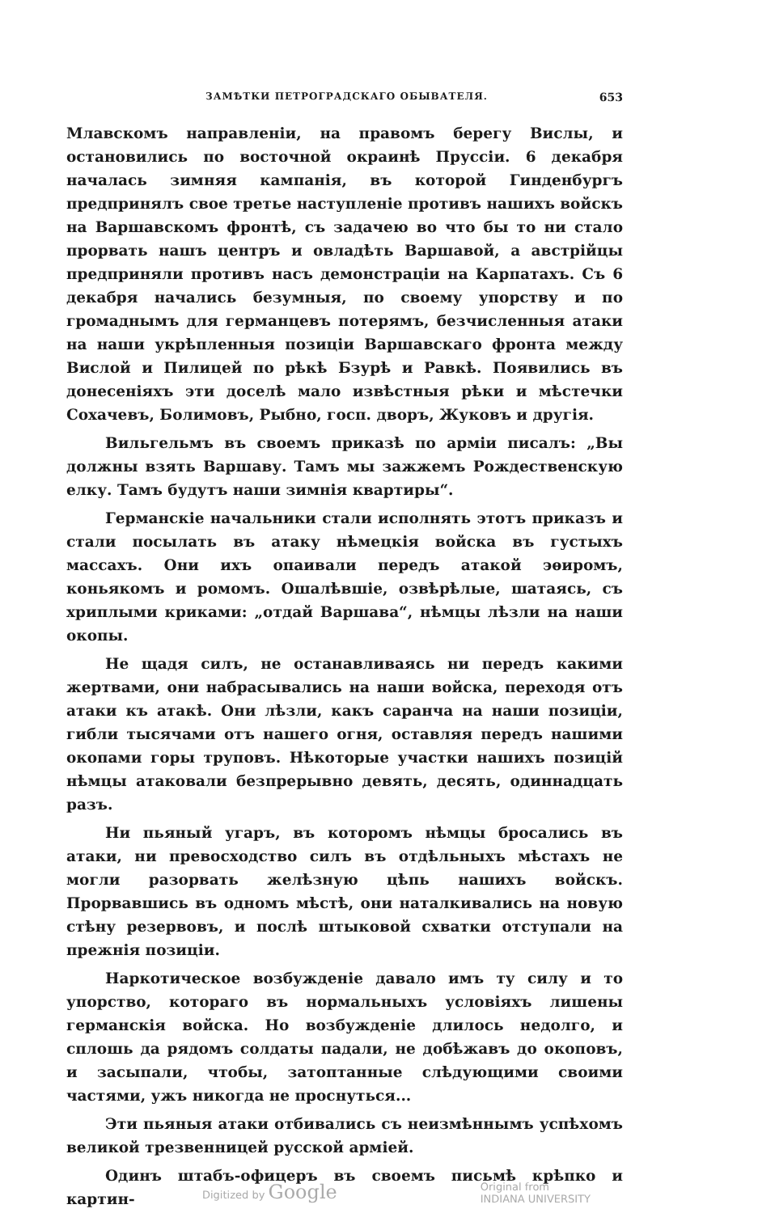ЗАМѢТКИ ПЕТРОГРАДСКАГО ОБЫВАТЕЛЯ. 653
Млавскомъ направленіи, на правомъ берегу Вислы, и остановились по восточной окраинѣ Пруссіи. 6 декабря началась зимняя кампанія, въ которой Гинденбургъ предпринялъ свое третье наступленіе противъ нашихъ войскъ на Варшавскомъ фронтѣ, съ задачею во что бы то ни стало прорвать нашъ центръ и овладѣть Варшавой, а австрійцы предприняли противъ насъ демонстраціи на Карпатахъ. Съ 6 декабря начались безумныя, по своему упорству и по громаднымъ для германцевъ потерямъ, безчисленныя атаки на наши укрѣпленныя позиціи Варшавскаго фронта между Вислой и Пилицей по рѣкѣ Бзурѣ и Равкѣ. Появились въ донесеніяхъ эти доселѣ мало извѣстныя рѣки и мѣстечки Сохачевъ, Болимовъ, Рыбно, госп. дворъ, Жуковъ и другія.
Вильгельмъ въ своемъ приказѣ по арміи писалъ: „Вы должны взять Варшаву. Тамъ мы зажжемъ Рождественскую елку. Тамъ будутъ наши зимнія квартиры“.
Германскіе начальники стали исполнять этотъ приказъ и стали посылать въ атаку нѣмецкія войска въ густыхъ массахъ. Они ихъ опаивали передъ атакой эѳиромъ, коньякомъ и ромомъ. Ошалѣвшіе, озвѣрѣлые, шатаясь, съ хриплыми криками: „отдай Варшава“, нѣмцы лѣзли на наши окопы.
Не щадя силъ, не останавливаясь ни передъ какими жертвами, они набрасывались на наши войска, переходя отъ атаки къ атакѣ. Они лѣзли, какъ саранча на наши позиціи, гибли тысячами отъ нашего огня, оставляя передъ нашими окопами горы труповъ. Нѣкоторые участки нашихъ позицій нѣмцы атаковали безпрерывно девять, десять, одиннадцать разъ.
Ни пьяный угаръ, въ которомъ нѣмцы бросались въ атаки, ни превосходство силъ въ отдѣльныхъ мѣстахъ не могли разорвать желѣзную цѣпь нашихъ войскъ. Прорвавшись въ одномъ мѣстѣ, они наталкивались на новую стѣну резервовъ, и послѣ штыковой схватки отступали на прежнія позиціи.
Наркотическое возбужденіе давало имъ ту силу и то упорство, котораго въ нормальныхъ условіяхъ лишены германскія войска. Но возбужденіе длилось недолго, и сплошь да рядомъ солдаты падали, не добѣжавъ до окоповъ, и засыпали, чтобы, затоптанные слѣдующими своими частями, ужъ никогда не проснуться...
Эти пьяныя атаки отбивались съ неизмѣннымъ успѣхомъ великой трезвенницей русской арміей.
Одинъ штабъ-офицеръ въ своемъ письмѣ крѣпко и картин-
Digitized by Google Original from
INDIANA UNIVERSITY